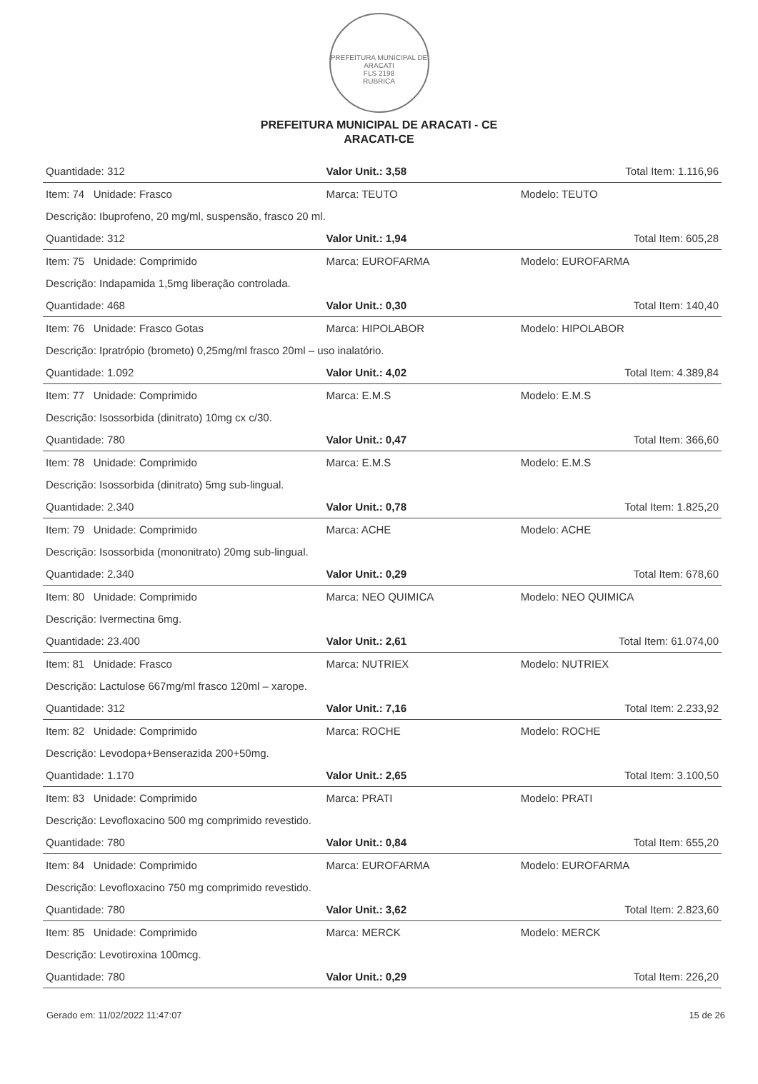PREFEITURA MUNICIPAL DE ARACATI
FLS 2198
RUBRICA
PREFEITURA MUNICIPAL DE ARACATI - CE
ARACATI-CE
| Quantidade: 312 | Valor Unit.: 3,58 | | Total Item: 1.116,96 |
| Item: 74 Unidade: Frasco | Marca: TEUTO | Modelo: TEUTO | |
| Descrição: Ibuprofeno, 20 mg/ml, suspensão, frasco 20 ml. | | | |
| Quantidade: 312 | Valor Unit.: 1,94 | | Total Item: 605,28 |
| Item: 75 Unidade: Comprimido | Marca: EUROFARMA | Modelo: EUROFARMA | |
| Descrição: Indapamida 1,5mg liberação controlada. | | | |
| Quantidade: 468 | Valor Unit.: 0,30 | | Total Item: 140,40 |
| Item: 76 Unidade: Frasco Gotas | Marca: HIPOLABOR | Modelo: HIPOLABOR | |
| Descrição: Ipratrópio (brometo) 0,25mg/ml frasco 20ml – uso inalatório. | | | |
| Quantidade: 1.092 | Valor Unit.: 4,02 | | Total Item: 4.389,84 |
| Item: 77 Unidade: Comprimido | Marca: E.M.S | Modelo: E.M.S | |
| Descrição: Isossorbida (dinitrato) 10mg cx c/30. | | | |
| Quantidade: 780 | Valor Unit.: 0,47 | | Total Item: 366,60 |
| Item: 78 Unidade: Comprimido | Marca: E.M.S | Modelo: E.M.S | |
| Descrição: Isossorbida (dinitrato) 5mg sub-lingual. | | | |
| Quantidade: 2.340 | Valor Unit.: 0,78 | | Total Item: 1.825,20 |
| Item: 79 Unidade: Comprimido | Marca: ACHE | Modelo: ACHE | |
| Descrição: Isossorbida (mononitrato) 20mg sub-lingual. | | | |
| Quantidade: 2.340 | Valor Unit.: 0,29 | | Total Item: 678,60 |
| Item: 80 Unidade: Comprimido | Marca: NEO QUIMICA | Modelo: NEO QUIMICA | |
| Descrição: Ivermectina 6mg. | | | |
| Quantidade: 23.400 | Valor Unit.: 2,61 | | Total Item: 61.074,00 |
| Item: 81 Unidade: Frasco | Marca: NUTRIEX | Modelo: NUTRIEX | |
| Descrição: Lactulose 667mg/ml frasco 120ml – xarope. | | | |
| Quantidade: 312 | Valor Unit.: 7,16 | | Total Item: 2.233,92 |
| Item: 82 Unidade: Comprimido | Marca: ROCHE | Modelo: ROCHE | |
| Descrição: Levodopa+Benserazida 200+50mg. | | | |
| Quantidade: 1.170 | Valor Unit.: 2,65 | | Total Item: 3.100,50 |
| Item: 83 Unidade: Comprimido | Marca: PRATI | Modelo: PRATI | |
| Descrição: Levofloxacino 500 mg comprimido revestido. | | | |
| Quantidade: 780 | Valor Unit.: 0,84 | | Total Item: 655,20 |
| Item: 84 Unidade: Comprimido | Marca: EUROFARMA | Modelo: EUROFARMA | |
| Descrição: Levofloxacino 750 mg comprimido revestido. | | | |
| Quantidade: 780 | Valor Unit.: 3,62 | | Total Item: 2.823,60 |
| Item: 85 Unidade: Comprimido | Marca: MERCK | Modelo: MERCK | |
| Descrição: Levotiroxina 100mcg. | | | |
| Quantidade: 780 | Valor Unit.: 0,29 | | Total Item: 226,20 |
Gerado em: 11/02/2022 11:47:07 15 de 26